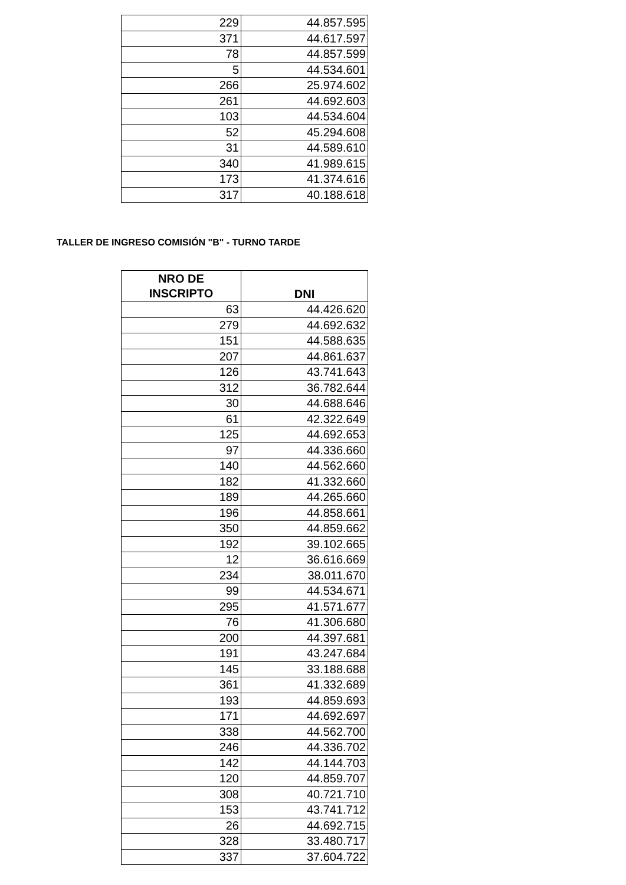| 229 | 44.857.595 |
| 371 | 44.617.597 |
| 78 | 44.857.599 |
| 5 | 44.534.601 |
| 266 | 25.974.602 |
| 261 | 44.692.603 |
| 103 | 44.534.604 |
| 52 | 45.294.608 |
| 31 | 44.589.610 |
| 340 | 41.989.615 |
| 173 | 41.374.616 |
| 317 | 40.188.618 |
TALLER DE INGRESO COMISIÓN "B" - TURNO TARDE
| NRO DE INSCRIPTO | DNI |
| --- | --- |
| 63 | 44.426.620 |
| 279 | 44.692.632 |
| 151 | 44.588.635 |
| 207 | 44.861.637 |
| 126 | 43.741.643 |
| 312 | 36.782.644 |
| 30 | 44.688.646 |
| 61 | 42.322.649 |
| 125 | 44.692.653 |
| 97 | 44.336.660 |
| 140 | 44.562.660 |
| 182 | 41.332.660 |
| 189 | 44.265.660 |
| 196 | 44.858.661 |
| 350 | 44.859.662 |
| 192 | 39.102.665 |
| 12 | 36.616.669 |
| 234 | 38.011.670 |
| 99 | 44.534.671 |
| 295 | 41.571.677 |
| 76 | 41.306.680 |
| 200 | 44.397.681 |
| 191 | 43.247.684 |
| 145 | 33.188.688 |
| 361 | 41.332.689 |
| 193 | 44.859.693 |
| 171 | 44.692.697 |
| 338 | 44.562.700 |
| 246 | 44.336.702 |
| 142 | 44.144.703 |
| 120 | 44.859.707 |
| 308 | 40.721.710 |
| 153 | 43.741.712 |
| 26 | 44.692.715 |
| 328 | 33.480.717 |
| 337 | 37.604.722 |